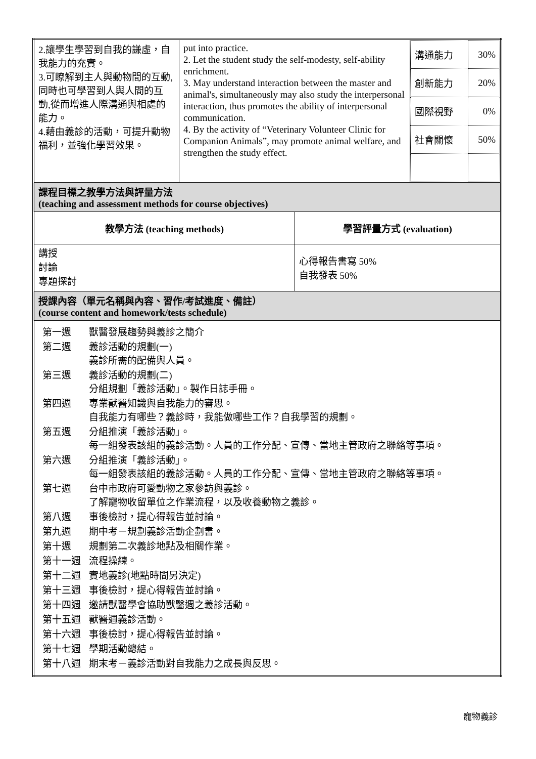| 2.讓學生學習到自我的謙虛，自我能力的充實。 3.可瞭解到主人與動物間的互動,同時也可學習到人與人間的互動,從而增進人際溝通與相處的能力。 4.藉由義診的活動，可提升動物福利，並強化學習效果。 | put into practice. 2. Let the student study the self-modesty, self-ability enrichment. 3. May understand interaction between the master and animal's, simultaneously may also study the interpersonal interaction, thus promotes the ability of interpersonal communication. 4. By the activity of “Veterinary Volunteer Clinic for Companion Animals”, may promote animal welfare, and strengthen the study effect. | | / 溝通能力 / 30% / / 創新能力 / 20% / / 國際視野 / 0% / / 社會關懷 / 50% / |
| 課程目標之教學方法與評量方法 (teaching and assessment methods for course objectives) | | | |
| 教學方法 (teaching methods) | | 學習評量方式 (evaluation) | |
| 講授 討論 專題探討 | | 心得報告書寫 50% 自我發表 50% | |
| 授課內容（單元名稱與內容、習作/考試進度、備註） (course content and homework/tests schedule) | | | |
| / 第一週 / 獸醫發展趨勢與義診之簡介 / / 第二週 / 義診活動的規劃(一) 義診所需的配備與人員。 / / 第三週 / 義診活動的規劃(二) 分組規劃「義診活動」。製作日誌手冊。 / / 第四週 / 專業獸醫知識與自我能力的審思。 自我能力有哪些？義診時，我能做哪些工作？自我學習的規劃。 / / 第五週 / 分組推演「義診活動」。 每一組發表該組的義診活動。人員的工作分配、宣傳、當地主管政府之聯絡等事項。 / / 第六週 / 分組推演「義診活動」。 每一組發表該組的義診活動。人員的工作分配、宣傳、當地主管政府之聯絡等事項。 / / 第七週 / 台中市政府可愛動物之家參訪與義診。 了解寵物收留單位之作業流程，以及收養動物之義診。 / / 第八週 / 事後檢討，提心得報告並討論。 / / 第九週 / 期中考－規劃義診活動企劃書。 / / 第十週 / 規劃第二次義診地點及相關作業。 / / 第十一週 / 流程操練。 / / 第十二週 / 實地義診(地點時間另決定) / / 第十三週 / 事後檢討，提心得報告並討論。 / / 第十四週 / 邀請獸醫學會協助獸醫週之義診活動。 / / 第十五週 / 獸醫週義診活動。 / / 第十六週 / 事後檢討，提心得報告並討論。 / / 第十七週 / 學期活動總結。 / / 第十八週 / 期末考－義診活動對自我能力之成長與反思。 / | | | |
寵物義診